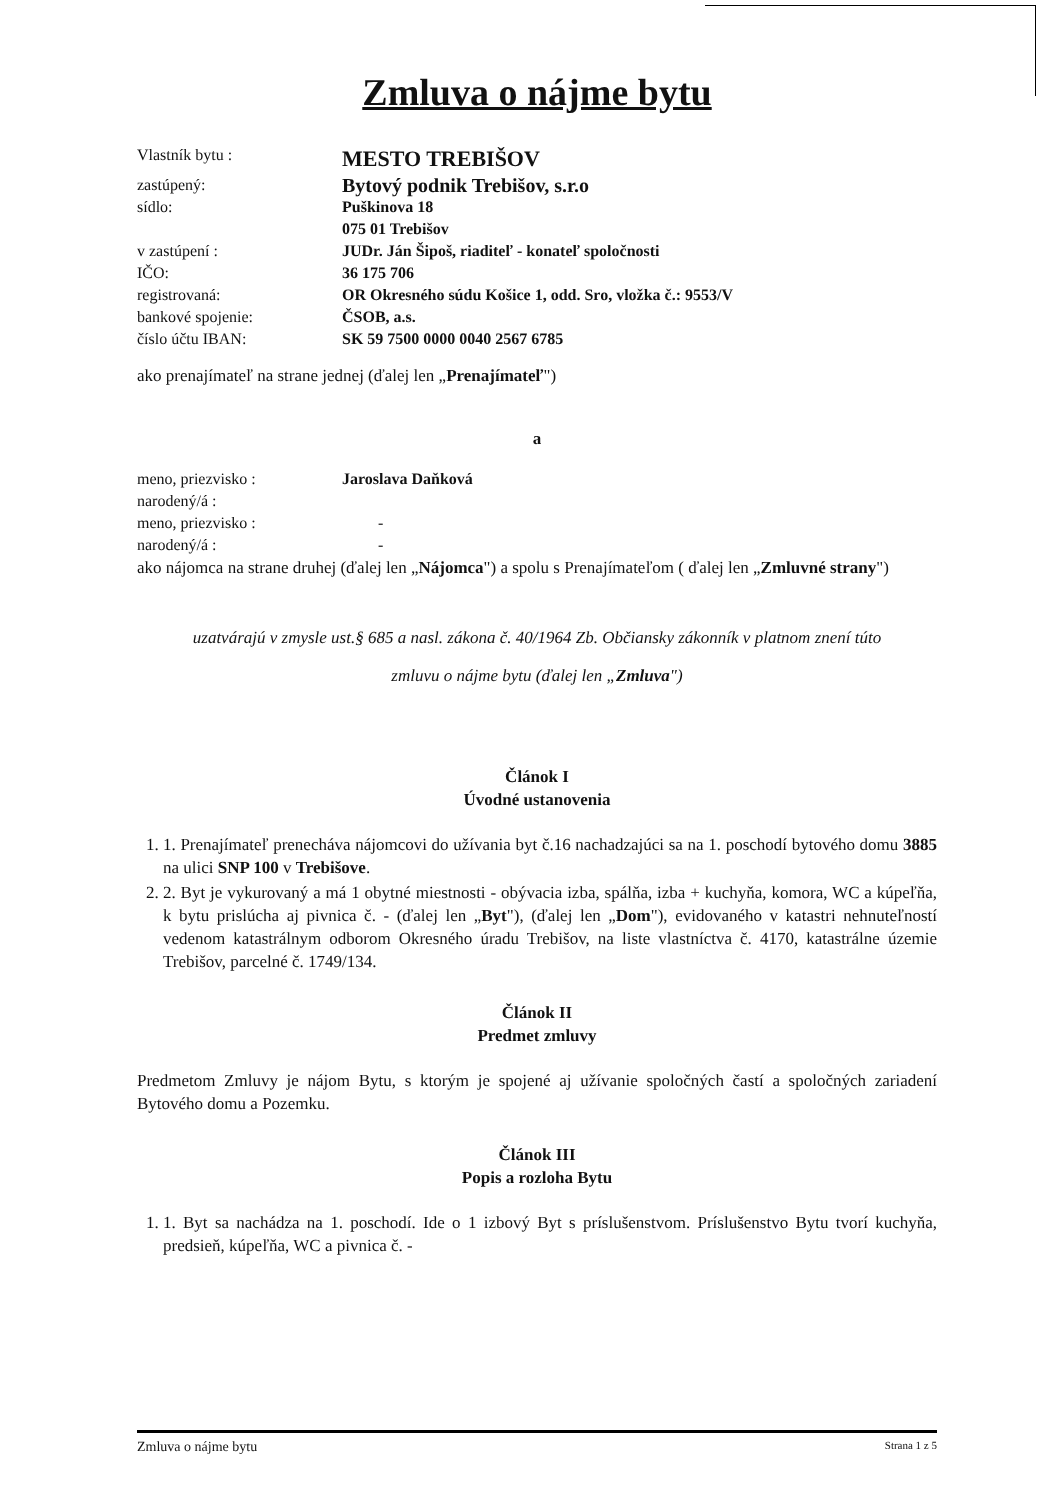Zmluva o nájme bytu
| Vlastník bytu : | MESTO TREBIŠOV |
| zastúpený: | Bytový podnik Trebišov, s.r.o |
| sídlo: | Puškinova 18 |
| | 075 01 Trebišov |
| v zastúpení : | JUDr. Ján Šipoš, riaditeľ - konateľ spoločnosti |
| IČO: | 36 175 706 |
| registrovaná: | OR Okresného súdu Košice 1, odd. Sro, vložka č.: 9553/V |
| bankové spojenie: | ČSOB, a.s. |
| číslo účtu IBAN: | SK 59 7500 0000 0040 2567 6785 |
ako prenajímateľ na strane jednej (ďalej len „Prenajímateľ")
a
| meno, priezvisko : | Jaroslava Daňková |
| narodený/á : | |
| meno, priezvisko : | - |
| narodený/á : | - |
ako nájomca na strane druhej (ďalej len „Nájomca") a spolu s Prenajímateľom ( ďalej len „Zmluvné strany")
uzatvárajú v zmysle ust.§ 685 a nasl. zákona č. 40/1964 Zb. Občiansky zákonník v platnom znení túto
zmluvu o nájme bytu (ďalej len „Zmluva")
Článok I
Úvodné ustanovenia
1. 1. Prenajímateľ prenecháva nájomcovi do užívania byt č.16 nachadzajúci sa na 1. poschodí bytového domu 3885 na ulici SNP 100 v Trebišove.
2. 2. Byt je vykurovaný a má 1 obytné miestnosti - obývacia izba, spálňa, izba + kuchyňa, komora, WC a kúpeľňa, k bytu prislúcha aj pivnica č. - (ďalej len „Byt"), (ďalej len „Dom"), evidovaného v katastri nehnuteľností vedenom katastrálnym odborom Okresného úradu Trebišov, na liste vlastníctva č. 4170, katastrálne územie Trebišov, parcelné č. 1749/134.
Článok II
Predmet zmluvy
Predmetom Zmluvy je nájom Bytu, s ktorým je spojené aj užívanie spoločných častí a spoločných zariadení Bytového domu a Pozemku.
Článok III
Popis a rozloha Bytu
1. 1. Byt sa nachádza na 1. poschodí. Ide o 1 izbový Byt s príslušenstvom. Príslušenstvo Bytu tvorí kuchyňa, predsieň, kúpeľňa, WC a pivnica č. -
Zmluva o nájme bytu Strana 1 z 5